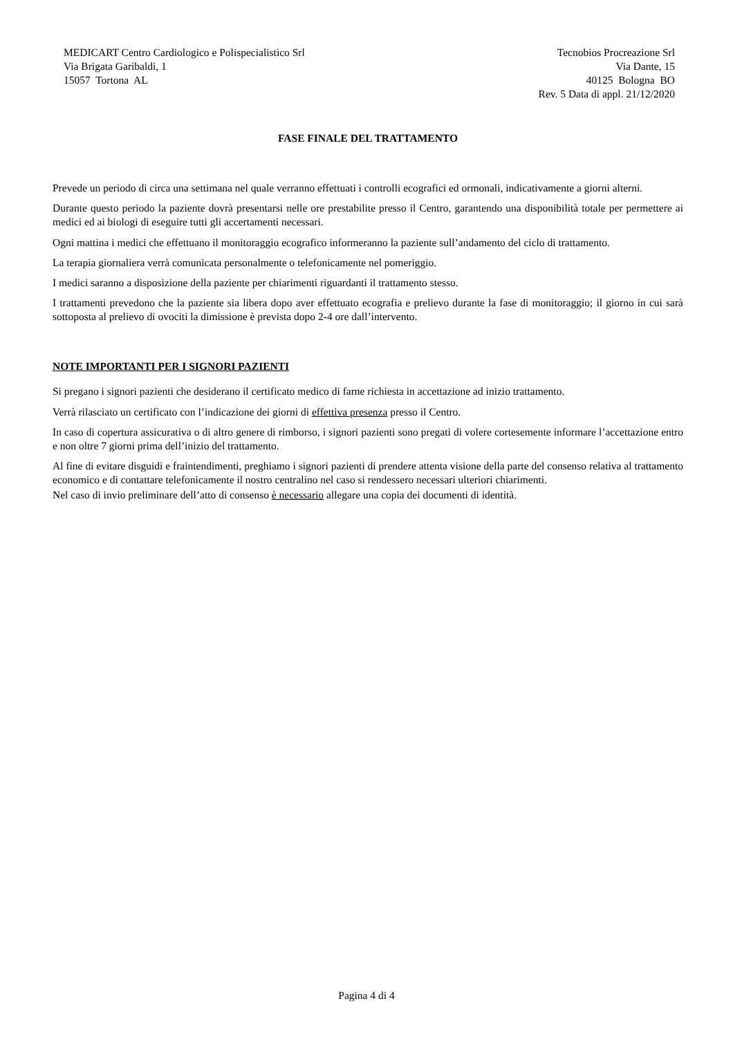MEDICART Centro Cardiologico e Polispecialistico Srl
Via Brigata Garibaldi, 1
15057 Tortona AL
Tecnobios Procreazione Srl
Via Dante, 15
40125 Bologna BO
Rev. 5 Data di appl. 21/12/2020
FASE FINALE DEL TRATTAMENTO
Prevede un periodo di circa una settimana nel quale verranno effettuati i controlli ecografici ed ormonali, indicativamente a giorni alterni.
Durante questo periodo la paziente dovrà presentarsi nelle ore prestabilite presso il Centro, garantendo una disponibilità totale per permettere ai medici ed ai biologi di eseguire tutti gli accertamenti necessari.
Ogni mattina i medici che effettuano il monitoraggio ecografico informeranno la paziente sull’andamento del ciclo di trattamento.
La terapia giornaliera verrà comunicata personalmente o telefonicamente nel pomeriggio.
I medici saranno a disposizione della paziente per chiarimenti riguardanti il trattamento stesso.
I trattamenti prevedono che la paziente sia libera dopo aver effettuato ecografia e prelievo durante la fase di monitoraggio; il giorno in cui sarà sottoposta al prelievo di ovociti la dimissione è prevista dopo 2-4 ore dall’intervento.
NOTE IMPORTANTI PER I SIGNORI PAZIENTI
Si pregano i signori pazienti che desiderano il certificato medico di farne richiesta in accettazione ad inizio trattamento.
Verrà rilasciato un certificato con l’indicazione dei giorni di effettiva presenza presso il Centro.
In caso di copertura assicurativa o di altro genere di rimborso, i signori pazienti sono pregati di volere cortesemente informare l’accettazione entro e non oltre 7 giorni prima dell’inizio del trattamento.
Al fine di evitare disguidi e fraintendimenti, preghiamo i signori pazienti di prendere attenta visione della parte del consenso relativa al trattamento economico e di contattare telefonicamente il nostro centralino nel caso si rendessero necessari ulteriori chiarimenti.
Nel caso di invio preliminare dell’atto di consenso è necessario allegare una copia dei documenti di identità.
Pagina 4 di 4